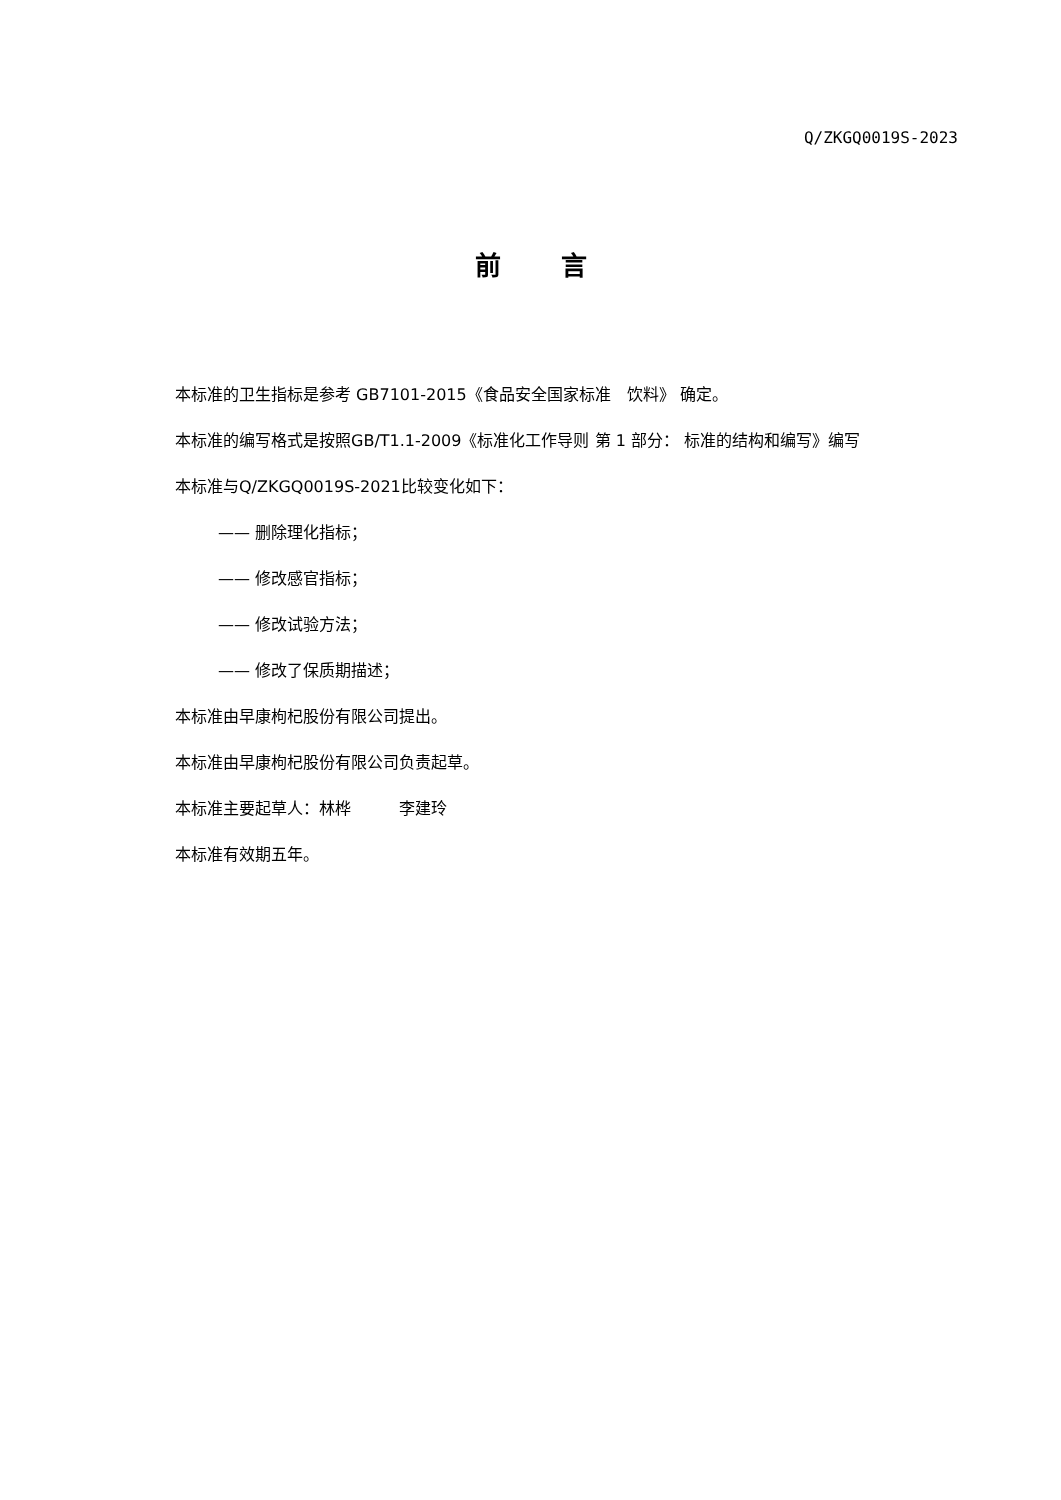Q/ZKGQ0019S-2023
前言
本标准的卫生指标是参考 GB7101-2015《食品安全国家标准　饮料》 确定。
本标准的编写格式是按照GB/T1.1-2009《标准化工作导则 第 1 部分： 标准的结构和编写》编写
本标准与Q/ZKGQ0019S-2021比较变化如下：
—— 删除理化指标；
—— 修改感官指标；
—— 修改试验方法；
—— 修改了保质期描述；
本标准由早康枸杞股份有限公司提出。
本标准由早康枸杞股份有限公司负责起草。
本标准主要起草人：林桦　　　李建玲
本标准有效期五年。